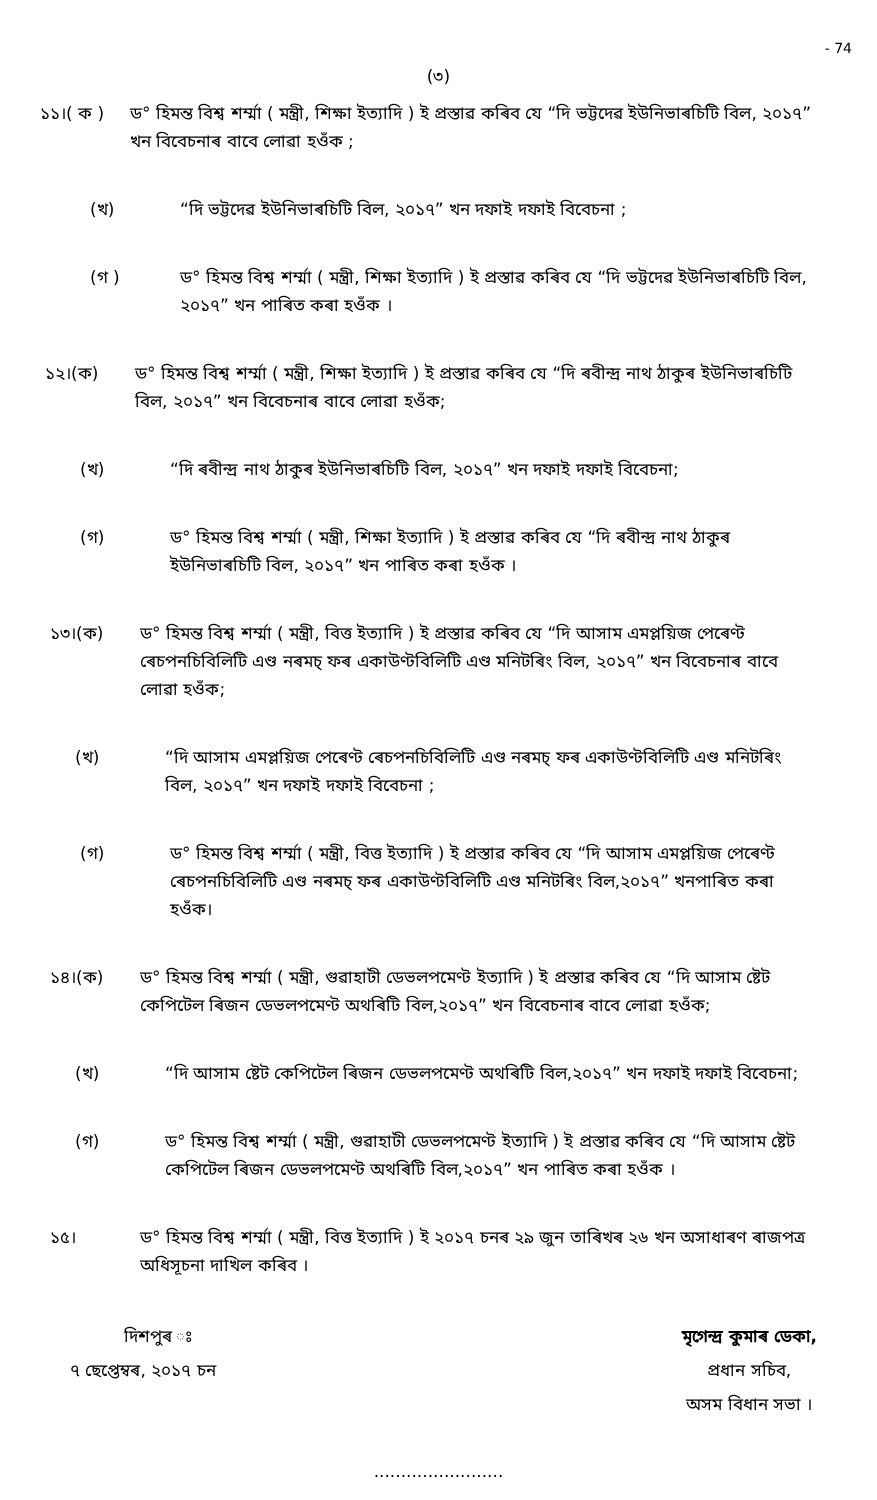- 74
(৩)
১১।( ক ) ড° হিমন্ত বিশ্ব শৰ্ম্মা ( মন্ত্ৰী, শিক্ষা ইত্যাদি ) ই প্ৰস্তাৱ কৰিব যে “দি ভট্টদেৱ ইউনিভাৰচিটি বিল, ২০১৭” খন বিবেচনাৰ বাবে লোৱা হওঁক ;
(খ) “দি ভট্টদেৱ ইউনিভাৰচিটি বিল, ২০১৭” খন দফাই দফাই বিবেচনা ;
(গ ) ড° হিমন্ত বিশ্ব শৰ্ম্মা ( মন্ত্ৰী, শিক্ষা ইত্যাদি ) ই প্ৰস্তাৱ কৰিব যে “দি ভট্টদেৱ ইউনিভাৰচিটি বিল, ২০১৭” খন পাৰিত কৰা হওঁক ।
১২।(ক) ড° হিমন্ত বিশ্ব শৰ্ম্মা ( মন্ত্ৰী, শিক্ষা ইত্যাদি ) ই প্ৰস্তাৱ কৰিব যে “দি ৰবীন্দ্ৰ নাথ ঠাকুৰ ইউনিভাৰচিটি বিল, ২০১৭” খন বিবেচনাৰ বাবে লোৱা হওঁক;
(খ) “দি ৰবীন্দ্ৰ নাথ ঠাকুৰ ইউনিভাৰচিটি বিল, ২০১৭” খন দফাই দফাই বিবেচনা;
(গ) ড° হিমন্ত বিশ্ব শৰ্ম্মা ( মন্ত্ৰী, শিক্ষা ইত্যাদি ) ই প্ৰস্তাৱ কৰিব যে “দি ৰবীন্দ্ৰ নাথ ঠাকুৰ ইউনিভাৰচিটি বিল, ২০১৭” খন পাৰিত কৰা হওঁক ।
১৩।(ক) ড° হিমন্ত বিশ্ব শৰ্ম্মা ( মন্ত্ৰী, বিত্ত ইত্যাদি ) ই প্ৰস্তাৱ কৰিব যে “দি আসাম এমপ্লয়িজ পেৰেণ্ট ৰেচপনচিবিলিটি এণ্ড নৰমচ্ ফৰ একাউণ্টবিলিটি এণ্ড মনিটৰিং বিল, ২০১৭” খন বিবেচনাৰ বাবে লোৱা হওঁক;
(খ) “দি আসাম এমপ্লয়িজ পেৰেণ্ট ৰেচপনচিবিলিটি এণ্ড নৰমচ্ ফৰ একাউণ্টবিলিটি এণ্ড মনিটৰিং বিল, ২০১৭” খন দফাই দফাই বিবেচনা ;
(গ) ড° হিমন্ত বিশ্ব শৰ্ম্মা ( মন্ত্ৰী, বিত্ত ইত্যাদি ) ই প্ৰস্তাৱ কৰিব যে “দি আসাম এমপ্লয়িজ পেৰেণ্ট ৰেচপনচিবিলিটি এণ্ড নৰমচ্ ফৰ একাউণ্টবিলিটি এণ্ড মনিটৰিং বিল,২০১৭” খনপাৰিত কৰা হওঁক।
১৪।(ক) ড° হিমন্ত বিশ্ব শৰ্ম্মা ( মন্ত্ৰী, গুৱাহাটী ডেভলপমেণ্ট ইত্যাদি ) ই প্ৰস্তাৱ কৰিব যে “দি আসাম ষ্টেট কেপিটেল ৰিজন ডেভলপমেণ্ট অথৰিটি বিল,২০১৭” খন বিবেচনাৰ বাবে লোৱা হওঁক;
(খ) “দি আসাম ষ্টেট কেপিটেল ৰিজন ডেভলপমেণ্ট অথৰিটি বিল,২০১৭” খন দফাই দফাই বিবেচনা;
(গ) ড° হিমন্ত বিশ্ব শৰ্ম্মা ( মন্ত্ৰী, গুৱাহাটী ডেভলপমেণ্ট ইত্যাদি ) ই প্ৰস্তাৱ কৰিব যে “দি আসাম ষ্টেট কেপিটেল ৰিজন ডেভলপমেণ্ট অথৰিটি বিল,২০১৭” খন পাৰিত কৰা হওঁক ।
১৫। ড° হিমন্ত বিশ্ব শৰ্ম্মা ( মন্ত্ৰী, বিত্ত ইত্যাদি ) ই ২০১৭ চনৰ ২৯ জুন তাৰিখৰ ২৬ খন অসাধাৰণ ৰাজপত্ৰ অধিসূচনা দাখিল কৰিব ।
দিশপুৰ ঃ
৭ ছেপ্তেম্বৰ, ২০১৭ চন
মৃগেন্দ্ৰ কুমাৰ ডেকা,
প্ৰধান সচিব,
অসম বিধান সভা ।
........................